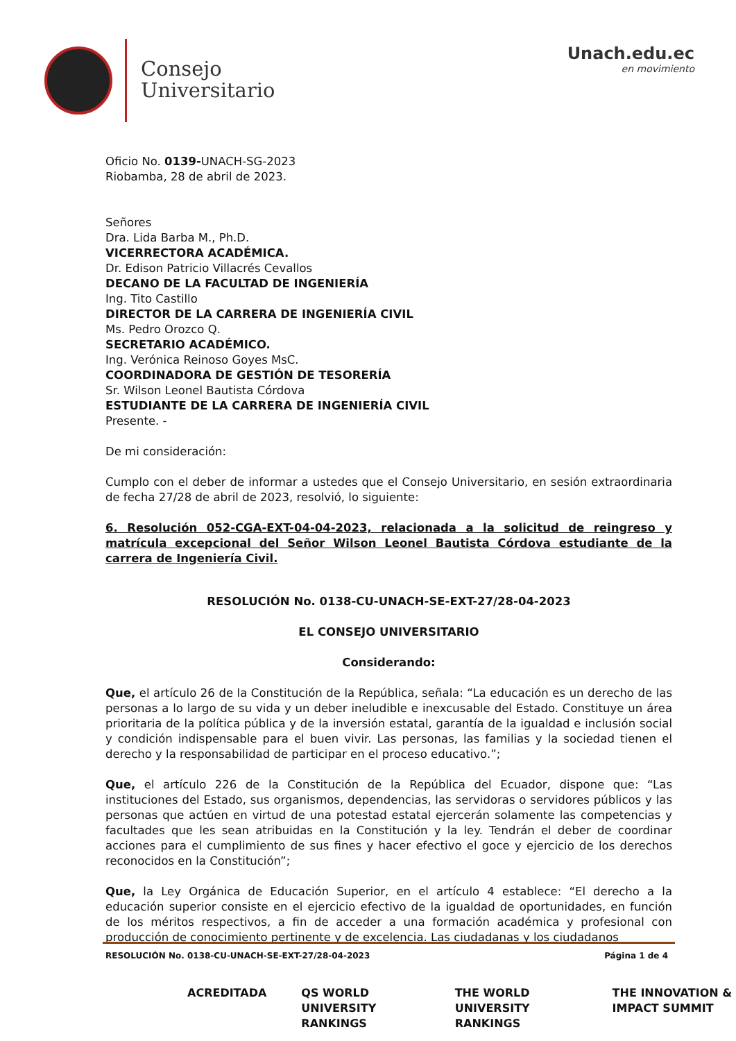Consejo
Universitario
Unach.edu.ec
en movimiento
Oficio No. 0139-UNACH-SG-2023
Riobamba, 28 de abril de 2023.
Señores
Dra. Lida Barba M., Ph.D.
VICERRECTORA ACADÉMICA.
Dr. Edison Patricio Villacrés Cevallos
DECANO DE LA FACULTAD DE INGENIERÍA
Ing. Tito Castillo
DIRECTOR DE LA CARRERA DE INGENIERÍA CIVIL
Ms. Pedro Orozco Q.
SECRETARIO ACADÉMICO.
Ing. Verónica Reinoso Goyes MsC.
COORDINADORA DE GESTIÓN DE TESORERÍA
Sr. Wilson Leonel Bautista Córdova
ESTUDIANTE DE LA CARRERA DE INGENIERÍA CIVIL
Presente. -
De mi consideración:
Cumplo con el deber de informar a ustedes que el Consejo Universitario, en sesión extraordinaria de fecha 27/28 de abril de 2023, resolvió, lo siguiente:
6. Resolución 052-CGA-EXT-04-04-2023, relacionada a la solicitud de reingreso y matrícula excepcional del Señor Wilson Leonel Bautista Córdova estudiante de la carrera de Ingeniería Civil.
RESOLUCIÓN No. 0138-CU-UNACH-SE-EXT-27/28-04-2023
EL CONSEJO UNIVERSITARIO
Considerando:
Que, el artículo 26 de la Constitución de la República, señala: “La educación es un derecho de las personas a lo largo de su vida y un deber ineludible e inexcusable del Estado. Constituye un área prioritaria de la política pública y de la inversión estatal, garantía de la igualdad e inclusión social y condición indispensable para el buen vivir. Las personas, las familias y la sociedad tienen el derecho y la responsabilidad de participar en el proceso educativo.”;
Que, el artículo 226 de la Constitución de la República del Ecuador, dispone que: “Las instituciones del Estado, sus organismos, dependencias, las servidoras o servidores públicos y las personas que actúen en virtud de una potestad estatal ejercerán solamente las competencias y facultades que les sean atribuidas en la Constitución y la ley. Tendrán el deber de coordinar acciones para el cumplimiento de sus fines y hacer efectivo el goce y ejercicio de los derechos reconocidos en la Constitución”;
Que, la Ley Orgánica de Educación Superior, en el artículo 4 establece: “El derecho a la educación superior consiste en el ejercicio efectivo de la igualdad de oportunidades, en función de los méritos respectivos, a fin de acceder a una formación académica y profesional con producción de conocimiento pertinente y de excelencia. Las ciudadanas y los ciudadanos
RESOLUCIÓN No. 0138-CU-UNACH-SE-EXT-27/28-04-2023 Página 1 de 4
ACREDITADA QS WORLD UNIVERSITY RANKINGS THE WORLD UNIVERSITY RANKINGS THE INNOVATION & IMPACT SUMMIT